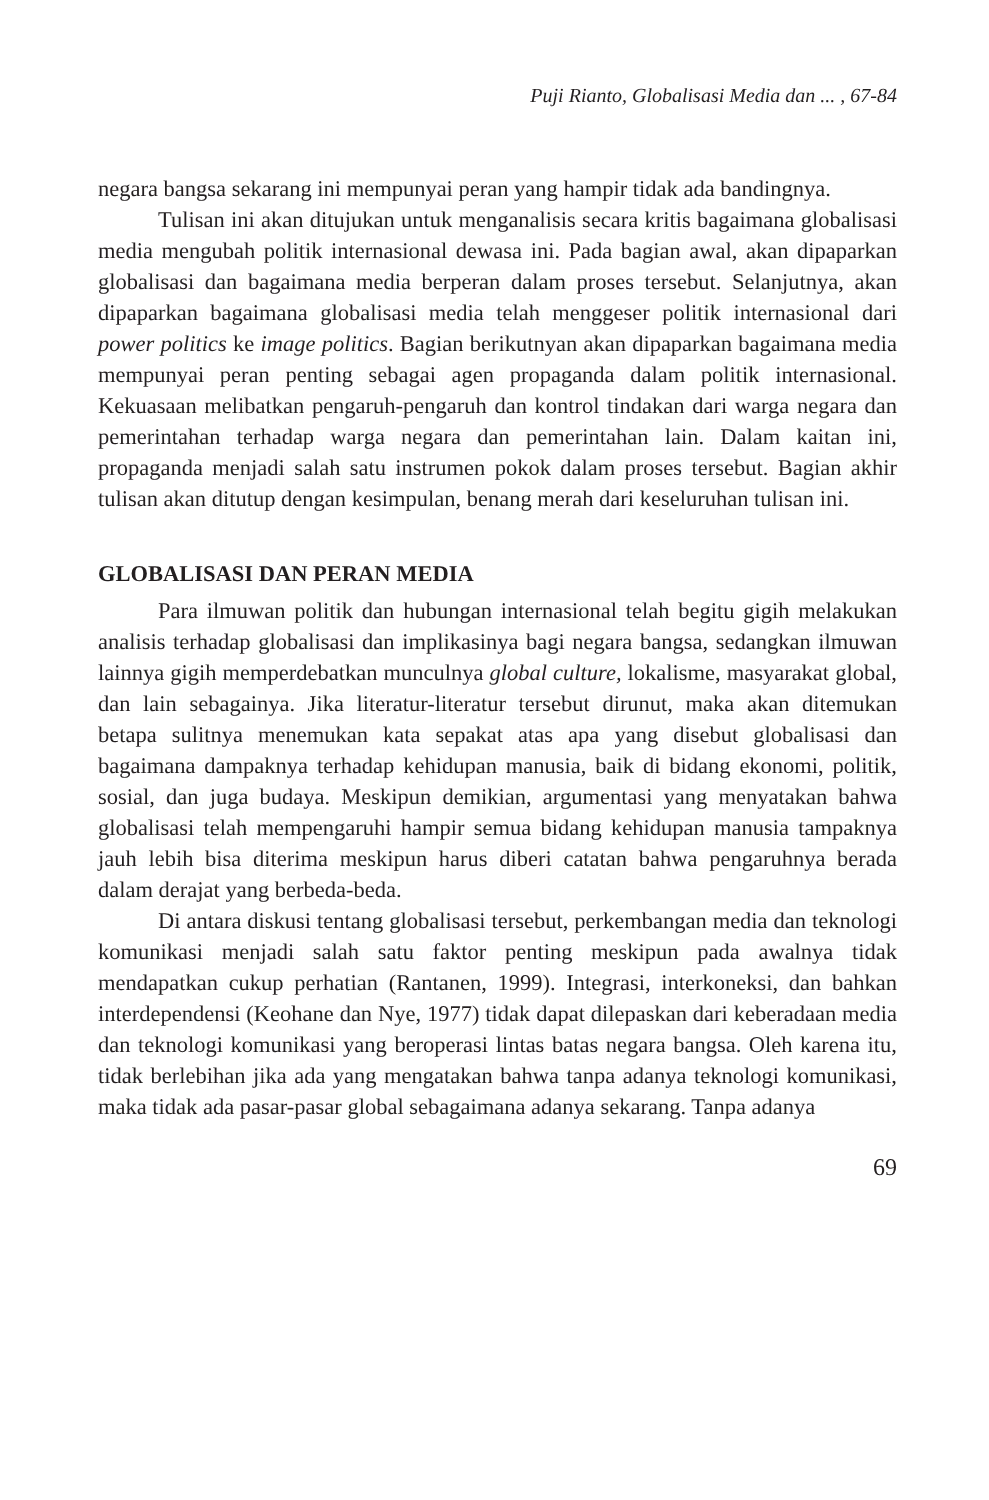Puji Rianto, Globalisasi Media dan ... , 67-84
negara bangsa sekarang ini mempunyai peran yang hampir tidak ada bandingnya.
Tulisan ini akan ditujukan untuk menganalisis secara kritis bagaimana globalisasi media mengubah politik internasional dewasa ini. Pada bagian awal, akan dipaparkan globalisasi dan bagaimana media berperan dalam proses tersebut. Selanjutnya, akan dipaparkan bagaimana globalisasi media telah menggeser politik internasional dari power politics ke image politics. Bagian berikutnyan akan dipaparkan bagaimana media mempunyai peran penting sebagai agen propaganda dalam politik internasional. Kekuasaan melibatkan pengaruh-pengaruh dan kontrol tindakan dari warga negara dan pemerintahan terhadap warga negara dan pemerintahan lain. Dalam kaitan ini, propaganda menjadi salah satu instrumen pokok dalam proses tersebut. Bagian akhir tulisan akan ditutup dengan kesimpulan, benang merah dari keseluruhan tulisan ini.
GLOBALISASI DAN PERAN MEDIA
Para ilmuwan politik dan hubungan internasional telah begitu gigih melakukan analisis terhadap globalisasi dan implikasinya bagi negara bangsa, sedangkan ilmuwan lainnya gigih memperdebatkan munculnya global culture, lokalisme, masyarakat global, dan lain sebagainya. Jika literatur-literatur tersebut dirunut, maka akan ditemukan betapa sulitnya menemukan kata sepakat atas apa yang disebut globalisasi dan bagaimana dampaknya terhadap kehidupan manusia, baik di bidang ekonomi, politik, sosial, dan juga budaya. Meskipun demikian, argumentasi yang menyatakan bahwa globalisasi telah mempengaruhi hampir semua bidang kehidupan manusia tampaknya jauh lebih bisa diterima meskipun harus diberi catatan bahwa pengaruhnya berada dalam derajat yang berbeda-beda.
Di antara diskusi tentang globalisasi tersebut, perkembangan media dan teknologi komunikasi menjadi salah satu faktor penting meskipun pada awalnya tidak mendapatkan cukup perhatian (Rantanen, 1999). Integrasi, interkoneksi, dan bahkan interdependensi (Keohane dan Nye, 1977) tidak dapat dilepaskan dari keberadaan media dan teknologi komunikasi yang beroperasi lintas batas negara bangsa. Oleh karena itu, tidak berlebihan jika ada yang mengatakan bahwa tanpa adanya teknologi komunikasi, maka tidak ada pasar-pasar global sebagaimana adanya sekarang. Tanpa adanya
69